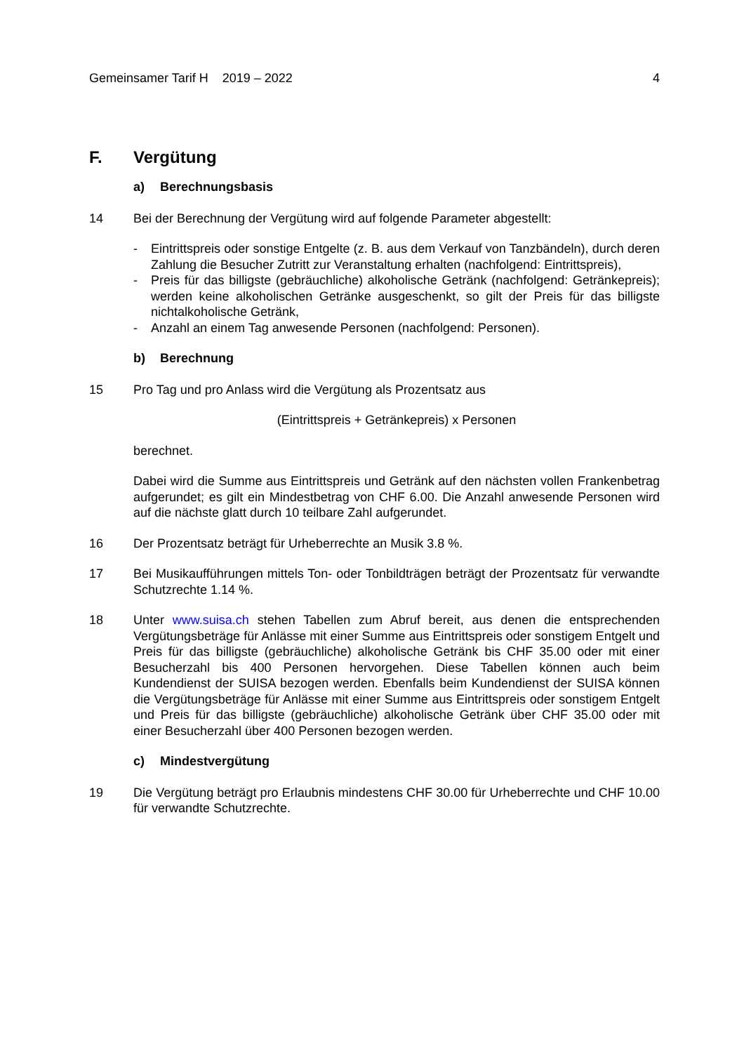Gemeinsamer Tarif H 2019 – 2022
4
F. Vergütung
a) Berechnungsbasis
14 Bei der Berechnung der Vergütung wird auf folgende Parameter abgestellt:
- Eintrittspreis oder sonstige Entgelte (z. B. aus dem Verkauf von Tanzbändeln), durch deren Zahlung die Besucher Zutritt zur Veranstaltung erhalten (nachfolgend: Eintrittspreis),
- Preis für das billigste (gebräuchliche) alkoholische Getränk (nachfolgend: Geträn­kepreis); werden keine alkoholischen Getränke ausgeschenkt, so gilt der Preis für das billigste nichtalkoholische Getränk,
- Anzahl an einem Tag anwesende Personen (nachfolgend: Personen).
b) Berechnung
15 Pro Tag und pro Anlass wird die Vergütung als Prozentsatz aus
(Eintrittspreis + Getränkepreis) x Personen
berechnet.
Dabei wird die Summe aus Eintrittspreis und Getränk auf den nächsten vollen Fran­kenbetrag aufgerundet; es gilt ein Mindestbetrag von CHF 6.00. Die Anzahl anwe­sende Personen wird auf die nächste glatt durch 10 teilbare Zahl aufgerundet.
16 Der Prozentsatz beträgt für Urheberrechte an Musik 3.8 %.
17 Bei Musikaufführungen mittels Ton- oder Tonbildträgen beträgt der Prozentsatz für verwandte Schutzrechte 1.14 %.
18 Unter www.suisa.ch stehen Tabellen zum Abruf bereit, aus denen die entsprechen­den Vergütungsbeträge für Anlässe mit einer Summe aus Eintrittspreis oder sonsti­gem Entgelt und Preis für das billigste (gebräuchliche) alkoholische Getränk bis CHF 35.00 oder mit einer Besucherzahl bis 400 Personen hervorgehen. Diese Tabel­len können auch beim Kundendienst der SUISA bezogen werden. Ebenfalls beim Kundendienst der SUISA können die Vergütungsbeträge für Anlässe mit einer Sum­me aus Eintrittspreis oder sonstigem Entgelt und Preis für das billigste (gebräuchli­che) alkoholische Getränk über CHF 35.00 oder mit einer Besucherzahl über 400 Personen bezogen werden.
c) Mindestvergütung
19 Die Vergütung beträgt pro Erlaubnis mindestens CHF 30.00 für Urheberrechte und CHF 10.00 für verwandte Schutzrechte.